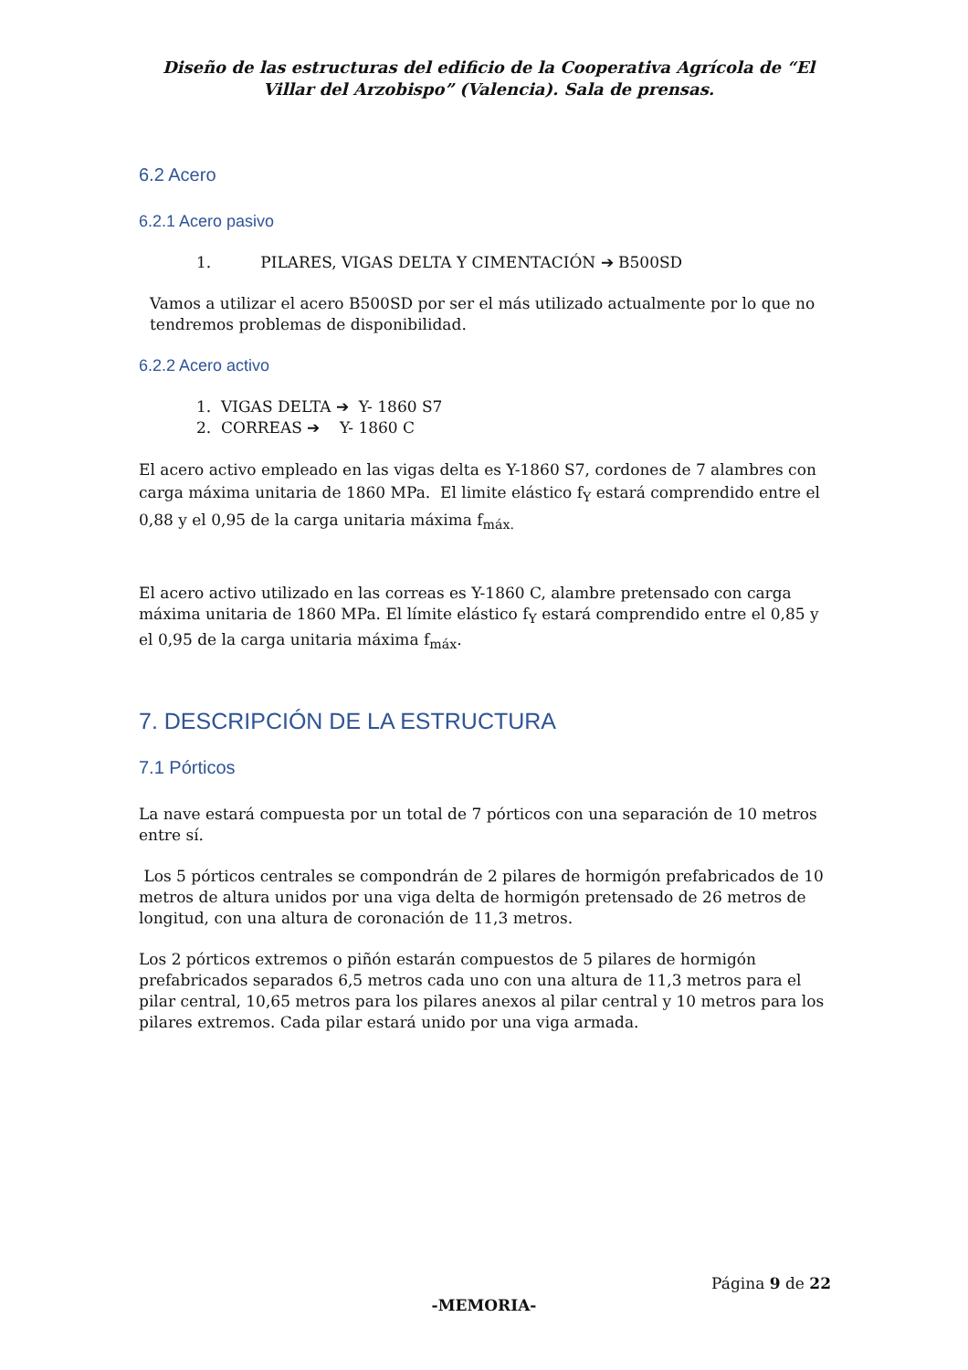Diseño de las estructuras del edificio de la Cooperativa Agrícola de “El Villar del Arzobispo” (Valencia). Sala de prensas.
6.2 Acero
6.2.1 Acero pasivo
1. PILARES, VIGAS DELTA Y CIMENTACIÓN ➔ B500SD
Vamos a utilizar el acero B500SD por ser el más utilizado actualmente por lo que no tendremos problemas de disponibilidad.
6.2.2 Acero activo
1. VIGAS DELTA ➔ Y- 1860 S7
2. CORREAS ➔ Y- 1860 C
El acero activo empleado en las vigas delta es Y-1860 S7, cordones de 7 alambres con carga máxima unitaria de 1860 MPa. El limite elástico f<sub>Y</sub> estará comprendido entre el 0,88 y el 0,95 de la carga unitaria máxima f<sub>máx.</sub>
El acero activo utilizado en las correas es Y-1860 C, alambre pretensado con carga máxima unitaria de 1860 MPa. El límite elástico f<sub>Y</sub> estará comprendido entre el 0,85 y el 0,95 de la carga unitaria máxima f<sub>máx</sub>.
7. DESCRIPCIÓN DE LA ESTRUCTURA
7.1 Pórticos
La nave estará compuesta por un total de 7 pórticos con una separación de 10 metros entre sí.
Los 5 pórticos centrales se compondrán de 2 pilares de hormigón prefabricados de 10 metros de altura unidos por una viga delta de hormigón pretensado de 26 metros de longitud, con una altura de coronación de 11,3 metros.
Los 2 pórticos extremos o piñón estarán compuestos de 5 pilares de hormigón prefabricados separados 6,5 metros cada uno con una altura de 11,3 metros para el pilar central, 10,65 metros para los pilares anexos al pilar central y 10 metros para los pilares extremos. Cada pilar estará unido por una viga armada.
Página 9 de 22
-MEMORIA-